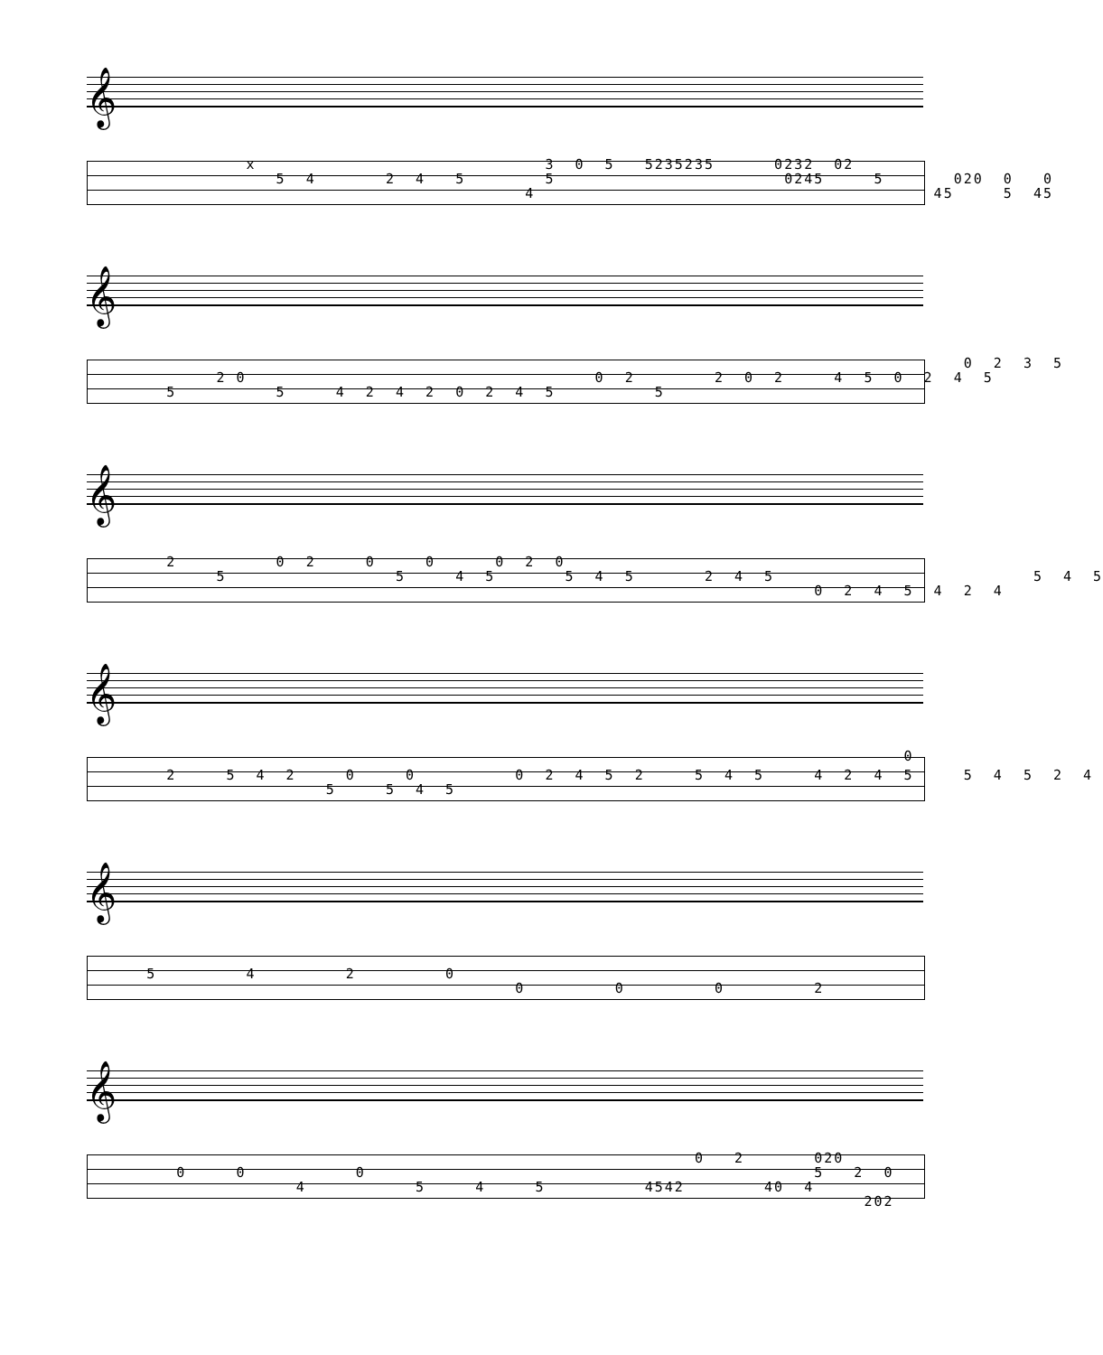𝄞
x 3 0 5 5235235 0232 02
5 4 2 4 5 5 0245 5 020 0 0
4 45 5 45
𝄞
0 2 3 5
2 0 0 2 2 0 2 4 5 0 2 4 5
5 5 4 2 4 2 0 2 4 5 5
𝄞
2 0 2 0 0 0 2 0
5 5 4 5 5 4 5 2 4 5 5 4 5
0 2 4 5 4 2 4
𝄞
0
2 5 4 2 0 0 0 2 4 5 2 5 4 5 4 2 4 5 5 4 5 2 4
5 5 4 5
𝄞
5 4 2 0
0 0 0 2
𝄞
0 2 020
0 0 0 5 2 0
4 5 4 5 4542 40 4
202